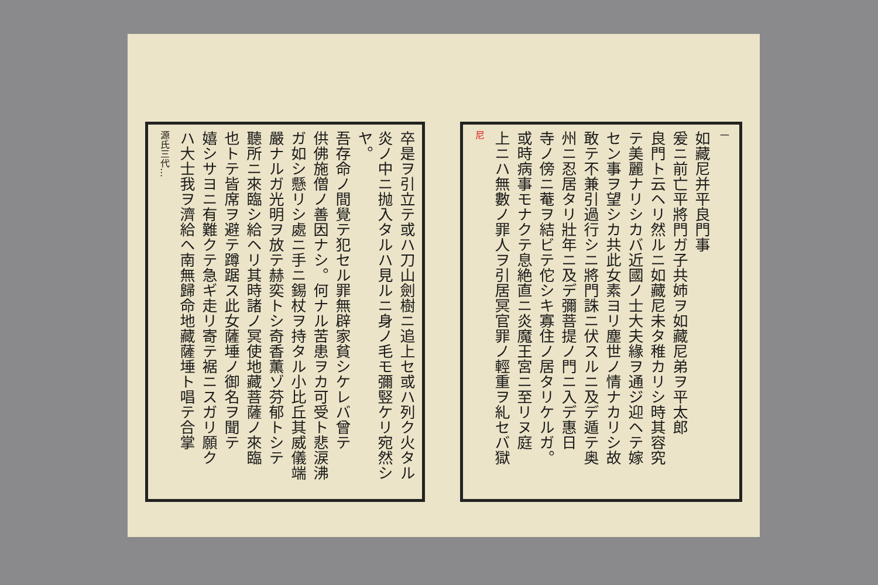卒是ヲ引立テ或ハ刀山劍樹ニ追上セ或ハ列ク火タル
炎ノ中ニ抛入タルハ見ルニ身ノ毛モ彌竪ケリ宛然シヤ。
吾存命ノ間覺テ犯セル罪無辟家貧シケレバ曾テ
供佛施僧ノ善因ナシ。何ナル苦患ヲカ可受ト悲涙沸
ガ如シ懸リシ處ニ手ニ錫杖ヲ持タル小比丘其威儀端
嚴ナルガ光明ヲ放テ赫奕トシ奇香薫ゾ芬郁トシテ
聽所ニ來臨シ給ヘリ其時諸ノ冥使地藏菩薩ノ來臨
也トテ皆席ヲ避テ蹲踞ス此女薩埵ノ御名ヲ聞テ
嬉シサヨニ有難クテ急ギ走リ寄テ裾ニスガリ願ク
ハ大士我ヲ濟給ヘ南無歸命地藏薩埵ト唱テ合掌
源氏三代…
一
如藏尼并平良門事
爰ニ前亡平將門ガ子共姉ヲ如藏尼弟ヲ平太郎
良門ト云ヘリ然ルニ如藏尼未タ稚カリシ時其容究
テ美麗ナリシカバ近國ノ士大夫緣ヲ通ジ迎ヘテ嫁
セン事ヲ望シカ共此女素ヨリ塵世ノ情ナカリシ故
敢テ不兼引過行シニ將門誅ニ伏スルニ及デ遁テ奥
州ニ忍居タリ壯年ニ及デ彌菩提ノ門ニ入デ惠日
寺ノ傍ニ菴ヲ結ビテ佗シキ寡住ノ居タリケルガ。
或時病事モナクテ息絶直ニ炎魔王宮ニ至リヌ庭
上ニハ無數ノ罪人ヲ引居冥官罪ノ輕重ヲ糺セバ獄
尼